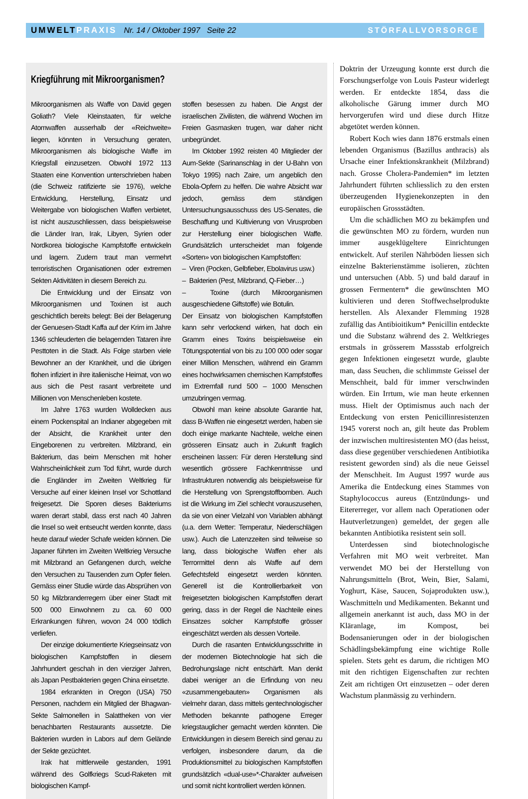UMWELTPRAXIS Nr. 14 / Oktober 1997 Seite 22
STÖRFALLVORSORGE
Kriegführung mit Mikroorganismen?
Mikroorganismen als Waffe von David gegen Goliath? Viele Kleinstaaten, für welche Atomwaffen ausserhalb der «Reichweite» liegen, könnten in Versuchung geraten, Mikroorganismen als biologische Waffe im Kriegsfall einzusetzen. Obwohl 1972 113 Staaten eine Konvention unterschrieben haben (die Schweiz ratifizierte sie 1976), welche Entwicklung, Herstellung, Einsatz und Weitergabe von biologischen Waffen verbietet, ist nicht auszuschliessen, dass beispielsweise die Länder Iran, Irak, Libyen, Syrien oder Nordkorea biologische Kampfstoffe entwickeln und lagern. Zudem traut man vermehrt terroristischen Organisationen oder extremen Sekten Aktivitäten in diesem Bereich zu.
Die Entwicklung und der Einsatz von Mikroorganismen und Toxinen ist auch geschichtlich bereits belegt: Bei der Belagerung der Genuesen-Stadt Kaffa auf der Krim im Jahre 1346 schleuderten die belagernden Tataren ihre Pesttoten in die Stadt. Als Folge starben viele Bewohner an der Krankheit, und die übrigen flohen infiziert in ihre italienische Heimat, von wo aus sich die Pest rasant verbreitete und Millionen von Menschenleben kostete.
Im Jahre 1763 wurden Wolldecken aus einem Pockenspital an Indianer abgegeben mit der Absicht, die Krankheit unter den Eingeborenen zu verbreiten. Milzbrand, ein Bakterium, das beim Menschen mit hoher Wahrscheinlichkeit zum Tod führt, wurde durch die Engländer im Zweiten Weltkrieg für Versuche auf einer kleinen Insel vor Schottland freigesetzt. Die Sporen dieses Bakteriums waren derart stabil, dass erst nach 40 Jahren die Insel so weit entseucht werden konnte, dass heute darauf wieder Schafe weiden können. Die Japaner führten im Zweiten Weltkrieg Versuche mit Milzbrand an Gefangenen durch, welche den Versuchen zu Tausenden zum Opfer fielen. Gemäss einer Studie würde das Absprühen von 50 kg Milzbranderregern über einer Stadt mit 500 000 Einwohnern zu ca. 60 000 Erkrankungen führen, wovon 24 000 tödlich verliefen.
Der einzige dokumentierte Kriegseinsatz von biologischen Kampfstoffen in diesem Jahrhundert geschah in den vierziger Jahren, als Japan Pestbakterien gegen China einsetzte.
1984 erkrankten in Oregon (USA) 750 Personen, nachdem ein Mitglied der Bhagwan-Sekte Salmonellen in Salattheken von vier benachbarten Restaurants aussetzte. Die Bakterien wurden in Labors auf dem Gelände der Sekte gezüchtet.
Irak hat mittlerweile gestanden, 1991 während des Golfkriegs Scud-Raketen mit biologischen Kampf-
stoffen besessen zu haben. Die Angst der israelischen Zivilisten, die während Wochen im Freien Gasmasken trugen, war daher nicht unbegründet.
Im Oktober 1992 reisten 40 Mitglieder der Aum-Sekte (Sarinanschlag in der U-Bahn von Tokyo 1995) nach Zaire, um angeblich den Ebola-Opfern zu helfen. Die wahre Absicht war jedoch, gemäss dem ständigen Untersuchungsausschuss des US-Senates, die Beschaffung und Kultivierung von Virusproben zur Herstellung einer biologischen Waffe. Grundsätzlich unterscheidet man folgende «Sorten» von biologischen Kampfstoffen:
– Viren (Pocken, Gelbfieber, Ebolavirus usw.)
– Bakterien (Pest, Milzbrand, Q-Fieber…)
– Toxine (durch Mikroorganismen ausgeschiedene Giftstoffe) wie Botulin.
Der Einsatz von biologischen Kampfstoffen kann sehr verlockend wirken, hat doch ein Gramm eines Toxins beispielsweise ein Tötungspotential von bis zu 100 000 oder sogar einer Million Menschen, während ein Gramm eines hochwirksamen chemischen Kampfstoffes im Extremfall rund 500 – 1000 Menschen umzubringen vermag.
Obwohl man keine absolute Garantie hat, dass B-Waffen nie eingesetzt werden, haben sie doch einige markante Nachteile, welche einen grösseren Einsatz auch in Zukunft fraglich erscheinen lassen: Für deren Herstellung sind wesentlich grössere Fachkenntnisse und Infrastrukturen notwendig als beispielsweise für die Herstellung von Sprengstoffbomben. Auch ist die Wirkung im Ziel schlecht vorauszusehen, da sie von einer Vielzahl von Variablen abhängt (u.a. dem Wetter: Temperatur, Niederschlägen usw.). Auch die Latenzzeiten sind teilweise so lang, dass biologische Waffen eher als Terrormittel denn als Waffe auf dem Gefechtsfeld eingesetzt werden könnten. Generell ist die Kontrollierbarkeit von freigesetzten biologischen Kampfstoffen derart gering, dass in der Regel die Nachteile eines Einsatzes solcher Kampfstoffe grösser eingeschätzt werden als dessen Vorteile.
Durch die rasanten Entwicklungsschritte in der modernen Biotechnologie hat sich die Bedrohungslage nicht entschärft. Man denkt dabei weniger an die Erfindung von neu «zusammengebauten» Organismen als vielmehr daran, dass mittels gentechnologischer Methoden bekannte pathogene Erreger kriegstauglicher gemacht werden könnten. Die Entwicklungen in diesem Bereich sind genau zu verfolgen, insbesondere darum, da die Produktionsmittel zu biologischen Kampfstoffen grundsätzlich «dual-use»*-Charakter aufweisen und somit nicht kontrolliert werden können.
Doktrin der Urzeugung konnte erst durch die Forschungserfolge von Louis Pasteur widerlegt werden. Er entdeckte 1854, dass die alkoholische Gärung immer durch MO hervorgerufen wird und diese durch Hitze abgetötet werden können.
Robert Koch wies dann 1876 erstmals einen lebenden Organismus (Bazillus anthracis) als Ursache einer Infektionskrankheit (Milzbrand) nach. Grosse Cholera-Pandemien* im letzten Jahrhundert führten schliesslich zu den ersten überzeugenden Hygienekonzepten in den europäischen Grossstädten.
Um die schädlichen MO zu bekämpfen und die gewünschten MO zu fördern, wurden nun immer ausgeklügeltere Einrichtungen entwickelt. Auf sterilen Nährböden liessen sich einzelne Bakterienstämme isolieren, züchten und untersuchen (Abb. 5) und bald darauf in grossen Fermentern* die gewünschten MO kultivieren und deren Stoffwechselprodukte herstellen. Als Alexander Flemming 1928 zufällig das Antibioitikum* Penicillin entdeckte und die Substanz während des 2. Weltkrieges erstmals in grösserem Massstab erfolgreich gegen Infektionen eingesetzt wurde, glaubte man, dass Seuchen, die schlimmste Geissel der Menschheit, bald für immer verschwinden würden. Ein Irrtum, wie man heute erkennen muss. Hielt der Optimismus auch nach der Entdeckung von ersten Penicillinresistenzen 1945 vorerst noch an, gilt heute das Problem der inzwischen multiresistenten MO (das heisst, dass diese gegenüber verschiedenen Antibiotika resistent geworden sind) als die neue Geissel der Menschheit. Im August 1997 wurde aus Amerika die Entdeckung eines Stammes von Staphylococcus aureus (Entzündungs- und Eitererreger, vor allem nach Operationen oder Hautverletzungen) gemeldet, der gegen alle bekannten Antibiotika resistent sein soll.
Unterdessen sind biotechnologische Verfahren mit MO weit verbreitet. Man verwendet MO bei der Herstellung von Nahrungsmitteln (Brot, Wein, Bier, Salami, Yoghurt, Käse, Saucen, Sojaprodukten usw.), Waschmitteln und Medikamenten. Bekannt und allgemein anerkannt ist auch, dass MO in der Kläranlage, im Kompost, bei Bodensanierungen oder in der biologischen Schädlingsbekämpfung eine wichtige Rolle spielen. Stets geht es darum, die richtigen MO mit den richtigen Eigenschaften zur rechten Zeit am richtigen Ort einzusetzen – oder deren Wachstum planmässig zu verhindern.